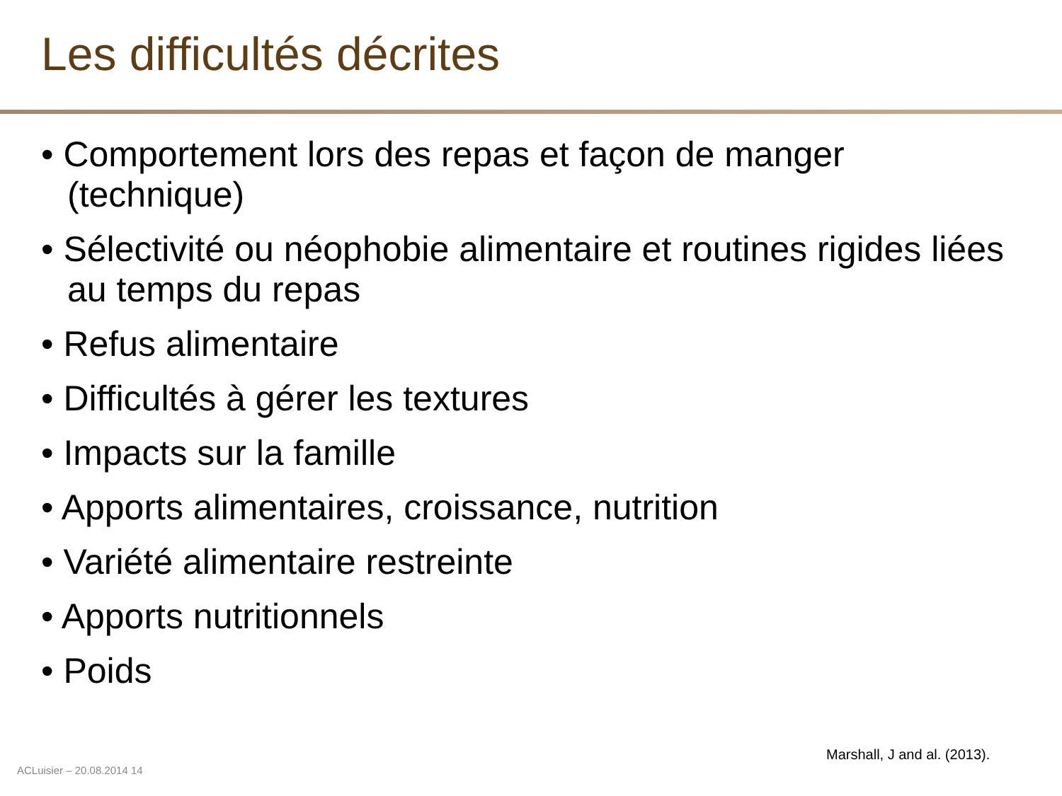Les difficultés décrites
• Comportement lors des repas et façon de manger (technique)
• Sélectivité ou néophobie alimentaire et routines rigides liées au temps du repas
• Refus alimentaire
• Difficultés à gérer les textures
• Impacts sur la famille
• Apports alimentaires, croissance, nutrition
• Variété alimentaire restreinte
• Apports nutritionnels
• Poids
Marshall, J and al. (2013).
ACLuisier – 20.08.2014 14